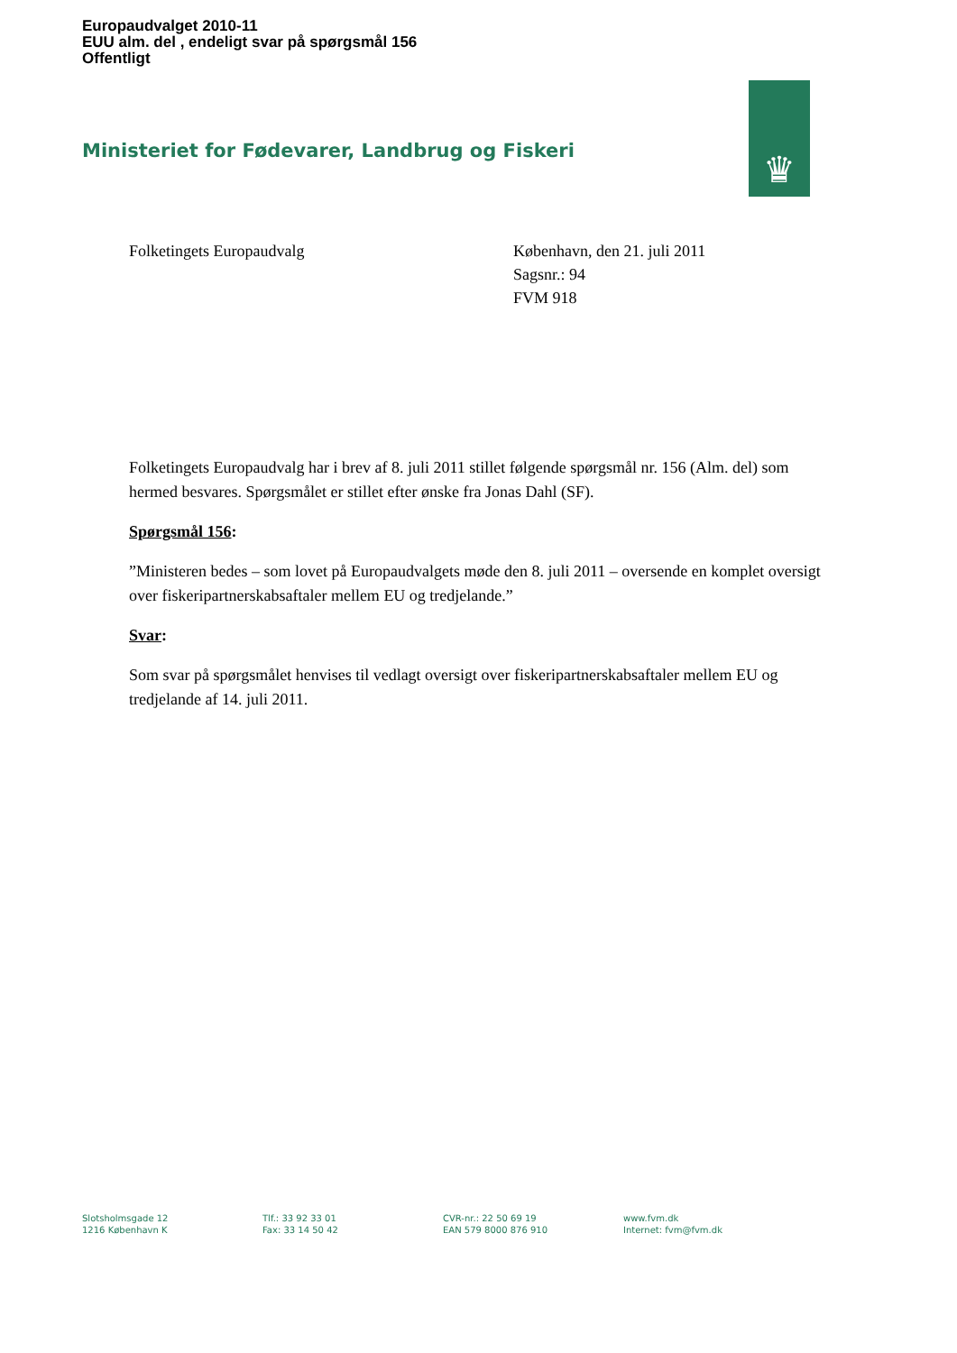Europaudvalget 2010-11
EUU alm. del , endeligt svar på spørgsmål 156
Offentligt
Ministeriet for Fødevarer, Landbrug og Fiskeri
♛
Folketingets Europaudvalg København, den 21. juli 2011
Sagsnr.: 94
FVM 918
Folketingets Europaudvalg har i brev af 8. juli 2011 stillet følgende spørgsmål nr. 156 (Alm. del) som hermed besvares. Spørgsmålet er stillet efter ønske fra Jonas Dahl (SF).
Spørgsmål 156:
”Ministeren bedes – som lovet på Europaudvalgets møde den 8. juli 2011 – oversende en komplet oversigt over fiskeripartnerskabsaftaler mellem EU og tredjelande.”
Svar:
Som svar på spørgsmålet henvises til vedlagt oversigt over fiskeripartnerskabsaftaler mellem EU og tredjelande af 14. juli 2011.
Slotsholmsgade 12
1216 København K
Tlf.: 33 92 33 01
Fax: 33 14 50 42
CVR-nr.: 22 50 69 19
EAN 579 8000 876 910
www.fvm.dk
Internet: fvm@fvm.dk